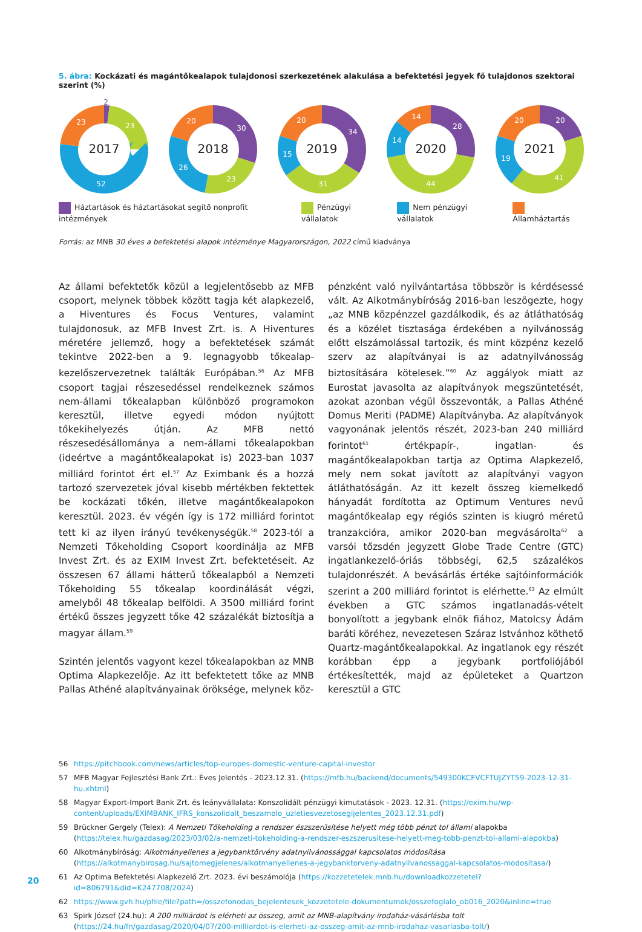5. ábra: Kockázati és magántőkealapok tulajdonosi szerkezetének alakulása a befektetési jegyek fő tulajdonos szektorai szerint (%)
2
23
52
23
2017
30
23
26
20
2018
34
31
15
20
2019
28
44
14
14
2020
20
41
19
20
2021
Háztartások és háztartásokat segítő nonprofit intézmények
Pénzügyi vállalatok Nem pénzügyi vállalatok Államháztartás
Forrás: az MNB 30 éves a befektetési alapok intézménye Magyarországon, 2022 című kiadványa
Az állami befektetők közül a legjelentősebb az MFB csoport, melynek többek között tagja két alapkezelő, a Hiventures és Focus Ventures, valamint tulajdonosuk, az MFB Invest Zrt. is. A Hiventures méretére jellemző, hogy a befektetések számát tekintve 2022-ben a 9. legnagyobb tőkealap-kezelőszervezetnek találták Európában.<sup>56</sup> Az MFB csoport tagjai részesedéssel rendelkeznek számos nem-állami tőkealapban különböző programokon keresztül, illetve egyedi módon nyújtott tőkekihelyezés útján. Az MFB nettó részesedésállománya a nem-állami tőkealapokban (ideértve a magántőkealapokat is) 2023-ban 1037 milliárd forintot ért el.<sup>57</sup> Az Eximbank és a hozzá tartozó szervezetek jóval kisebb mértékben fektettek be kockázati tőkén, illetve magántőkealapokon keresztül. 2023. év végén így is 172 milliárd forintot tett ki az ilyen irányú tevékenységük.<sup>58</sup> 2023-tól a Nemzeti Tőkeholding Csoport koordinálja az MFB Invest Zrt. és az EXIM Invest Zrt. befektetéseit. Az összesen 67 állami hátterű tőkealapból a Nemzeti Tőkeholding 55 tőkealap koordinálását végzi, amelyből 48 tőkealap belföldi. A 3500 milliárd forint értékű összes jegyzett tőke 42 százalékát biztosítja a magyar állam.<sup>59</sup>
Szintén jelentős vagyont kezel tőkealapokban az MNB Optima Alapkezelője. Az itt befektetett tőke az MNB Pallas Athéné alapítványainak öröksége, melynek köz-
pénzként való nyilvántartása többször is kérdésessé vált. Az Alkotmánybíróság 2016-ban leszögezte, hogy „az MNB közpénzzel gazdálkodik, és az átláthatóság és a közélet tisztasága érdekében a nyilvánosság előtt elszámolással tartozik, és mint közpénz kezelő szerv az alapítványai is az adatnyilvánosság biztosítására kötelesek.”<sup>60</sup> Az aggályok miatt az Eurostat javasolta az alapítványok megszüntetését, azokat azonban végül összevonták, a Pallas Athéné Domus Meriti (PADME) Alapítványba. Az alapítványok vagyonának jelentős részét, 2023-ban 240 milliárd forintot<sup>61</sup> értékpapír-, ingatlan- és magántőkealapokban tartja az Optima Alapkezelő, mely nem sokat javított az alapítványi vagyon átláthatóságán. Az itt kezelt összeg kiemelkedő hányadát fordította az Optimum Ventures nevű magántőkealap egy régiós szinten is kiugró méretű tranzakcióra, amikor 2020-ban megvásárolta<sup>62</sup> a varsói tőzsdén jegyzett Globe Trade Centre (GTC) ingatlankezelő-óriás többségi, 62,5 százalékos tulajdonrészét. A bevásárlás értéke sajtóinformációk szerint a 200 milliárd forintot is elérhette.<sup>63</sup> Az elmúlt években a GTC számos ingatlanadás-vételt bonyolított a jegybank elnök fiához, Matolcsy Ádám baráti köréhez, nevezetesen Száraz Istvánhoz köthető Quartz-magántőkealapokkal. Az ingatlanok egy részét korábban épp a jegybank portfoliójából értékesítették, majd az épületeket a Quartzon keresztül a GTC
56 https://pitchbook.com/news/articles/top-europes-domestic-venture-capital-investor
57 MFB Magyar Fejlesztési Bank Zrt.: Éves Jelentés - 2023.12.31. (https://mfb.hu/backend/documents/549300KCFVCFTUJZYT59-2023-12-31-hu.xhtml)
58 Magyar Export-Import Bank Zrt. és leányvállalata: Konszolidált pénzügyi kimutatások - 2023. 12.31. (https://exim.hu/wp-content/uploads/EXIMBANK_IFRS_konszolidalt_beszamolo_uzletiesvezetosegijelentes_2023.12.31.pdf)
59 Brückner Gergely (Telex): A Nemzeti Tőkeholding a rendszer észszerűsítése helyett még több pénzt tol állami alapokba (https://telex.hu/gazdasag/2023/03/02/a-nemzeti-tokeholding-a-rendszer-eszszerusitese-helyett-meg-tobb-penzt-tol-allami-alapokba)
60 Alkotmánybíróság: Alkotmányellenes a jegybanktörvény adatnyilvánossággal kapcsolatos módosítása (https://alkotmanybirosag.hu/sajtomegjelenes/alkotmanyellenes-a-jegybanktorveny-adatnyilvanossaggal-kapcsolatos-modositasa/)
61 Az Optima Befektetési Alapkezelő Zrt. 2023. évi beszámolója (https://kozzetetelek.mnb.hu/downloadkozzetetel?id=806791&did=K247708/2024)
62 https://www.gvh.hu/pfile/file?path=/osszefonodas_bejelentesek_kozzetetele-dokumentumok/osszefoglalo_ob016_2020&inline=true
63 Spirk József (24.hu): A 200 milliárdot is elérheti az összeg, amit az MNB-alapítvány irodaház-vásárlásba tolt (https://24.hu/fn/gazdasag/2020/04/07/200-milliardot-is-elerheti-az-osszeg-amit-az-mnb-irodahaz-vasarlasba-tolt/)
20